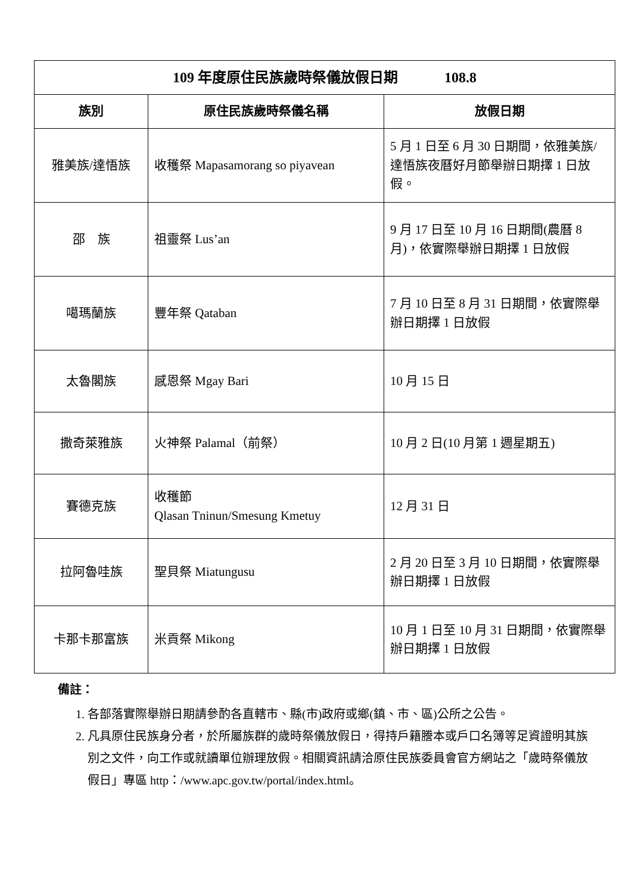| 109 年度原住民族歲時祭儀放假日期 108.8 | | |
| 族別 | 原住民族歲時祭儀名稱 | 放假日期 |
| 雅美族/達悟族 | 收穫祭 Mapasamorang so piyavean | 5 月 1 日至 6 月 30 日期間，依雅美族/達悟族夜曆好月節舉辦日期擇 1 日放假。 |
| 邵 族 | 祖靈祭 Lus’an | 9 月 17 日至 10 月 16 日期間(農曆 8 月)，依實際舉辦日期擇 1 日放假 |
| 噶瑪蘭族 | 豐年祭 Qataban | 7 月 10 日至 8 月 31 日期間，依實際舉辦日期擇 1 日放假 |
| 太魯閣族 | 感恩祭 Mgay Bari | 10 月 15 日 |
| 撒奇萊雅族 | 火神祭 Palamal（前祭） | 10 月 2 日(10 月第 1 週星期五) |
| 賽德克族 | 收穫節 Qlasan Tninun/Smesung Kmetuy | 12 月 31 日 |
| 拉阿魯哇族 | 聖貝祭 Miatungusu | 2 月 20 日至 3 月 10 日期間，依實際舉辦日期擇 1 日放假 |
| 卡那卡那富族 | 米貢祭 Mikong | 10 月 1 日至 10 月 31 日期間，依實際舉辦日期擇 1 日放假 |
備註：
1. 各部落實際舉辦日期請參酌各直轄市、縣(市)政府或鄉(鎮、市、區)公所之公告。
2. 凡具原住民族身分者，於所屬族群的歲時祭儀放假日，得持戶籍謄本或戶口名簿等足資證明其族別之文件，向工作或就讀單位辦理放假。相關資訊請洽原住民族委員會官方網站之「歲時祭儀放假日」專區 http：/www.apc.gov.tw/portal/index.html。